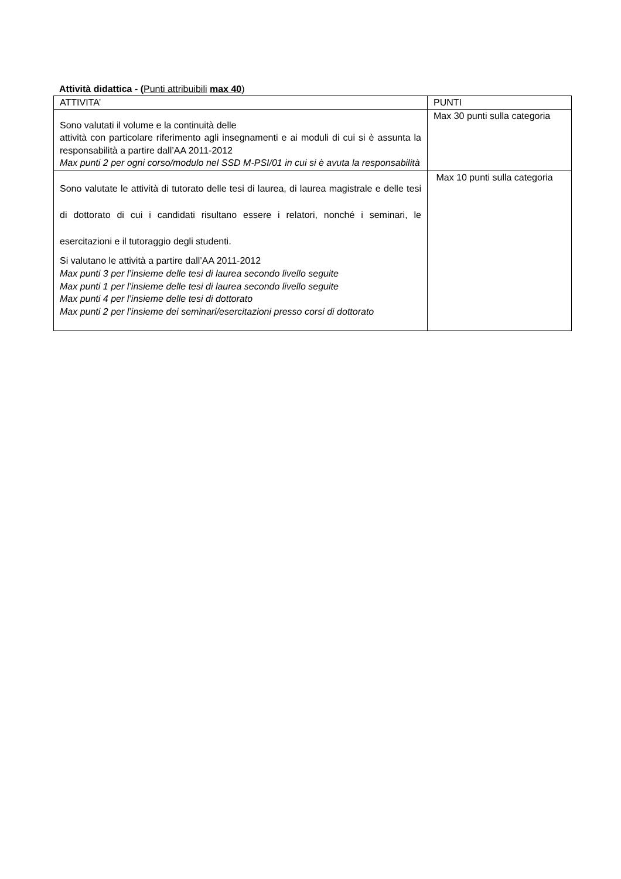Attività didattica - (Punti attribuibili max 40)
| ATTIVITA’ | PUNTI |
| Sono valutati il volume e la continuità delle attività con particolare riferimento agli insegnamenti e ai moduli di cui si è assunta la responsabilità a partire dall’AA 2011-2012 Max punti 2 per ogni corso/modulo nel SSD M-PSI/01 in cui si è avuta la responsabilità | Max 30 punti sulla categoria |
| Sono valutate le attività di tutorato delle tesi di laurea, di laurea magistrale e delle tesi di dottorato di cui i candidati risultano essere i relatori, nonché i seminari, le esercitazioni e il tutoraggio degli studenti. Si valutano le attività a partire dall’AA 2011-2012 Max punti 3 per l’insieme delle tesi di laurea secondo livello seguite Max punti 1 per l’insieme delle tesi di laurea secondo livello seguite Max punti 4 per l’insieme delle tesi di dottorato Max punti 2 per l’insieme dei seminari/esercitazioni presso corsi di dottorato | Max 10 punti sulla categoria |